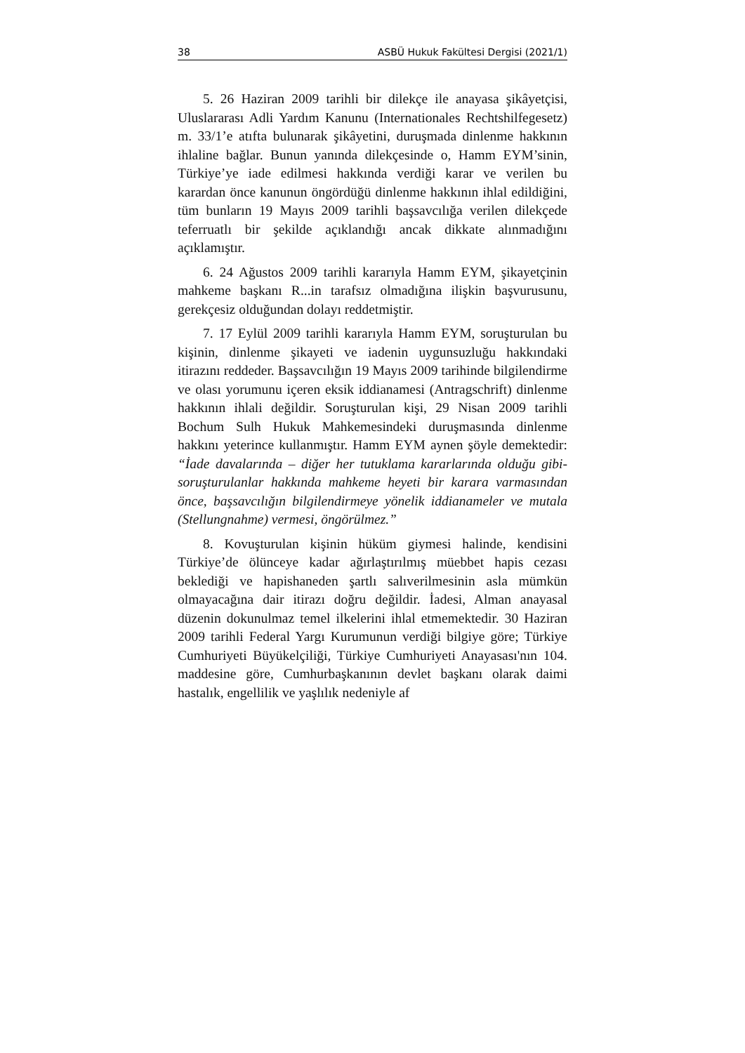38 ASBÜ Hukuk Fakültesi Dergisi (2021/1)
5. 26 Haziran 2009 tarihli bir dilekçe ile anayasa şikâyetçisi, Uluslararası Adli Yardım Kanunu (Internationales Rechtshilfegesetz) m. 33/1’e atıfta bulunarak şikâyetini, duruşmada dinlenme hakkının ihlaline bağlar. Bunun yanında dilekçesinde o, Hamm EYM’sinin, Türkiye’ye iade edilmesi hakkında verdiği karar ve verilen bu karardan önce kanunun öngördüğü dinlenme hakkının ihlal edildiğini, tüm bunların 19 Mayıs 2009 tarihli başsavcılığa verilen dilekçede teferruatlı bir şekilde açıklandığı ancak dikkate alınmadığını açıklamıştır.
6. 24 Ağustos 2009 tarihli kararıyla Hamm EYM, şikayetçinin mahkeme başkanı R...in tarafsız olmadığına ilişkin başvurusunu, gerekçesiz olduğundan dolayı reddetmiştir.
7. 17 Eylül 2009 tarihli kararıyla Hamm EYM, soruşturulan bu kişinin, dinlenme şikayeti ve iadenin uygunsuzluğu hakkındaki itirazını reddeder. Başsavcılığın 19 Mayıs 2009 tarihinde bilgilendirme ve olası yorumunu içeren eksik iddianamesi (Antragschrift) dinlenme hakkının ihlali değildir. Soruşturulan kişi, 29 Nisan 2009 tarihli Bochum Sulh Hukuk Mahkemesindeki duruşmasında dinlenme hakkını yeterince kullanmıştır. Hamm EYM aynen şöyle demektedir: “İade davalarında – diğer her tutuklama kararlarında olduğu gibi- soruşturulanlar hakkında mahkeme heyeti bir karara varmasından önce, başsavcılığın bilgilendirmeye yönelik iddianameler ve mutala (Stellungnahme) vermesi, öngörülmez.”
8. Kovuşturulan kişinin hüküm giymesi halinde, kendisini Türkiye’de ölünceye kadar ağırlaştırılmış müebbet hapis cezası beklediği ve hapishaneden şartlı salıverilmesinin asla mümkün olmayacağına dair itirazı doğru değildir. İadesi, Alman anayasal düzenin dokunulmaz temel ilkelerini ihlal etmemektedir. 30 Haziran 2009 tarihli Federal Yargı Kurumunun verdiği bilgiye göre; Türkiye Cumhuriyeti Büyükelçiliği, Türkiye Cumhuriyeti Anayasası'nın 104. maddesine göre, Cumhurbaşkanının devlet başkanı olarak daimi hastalık, engellilik ve yaşlılık nedeniyle af